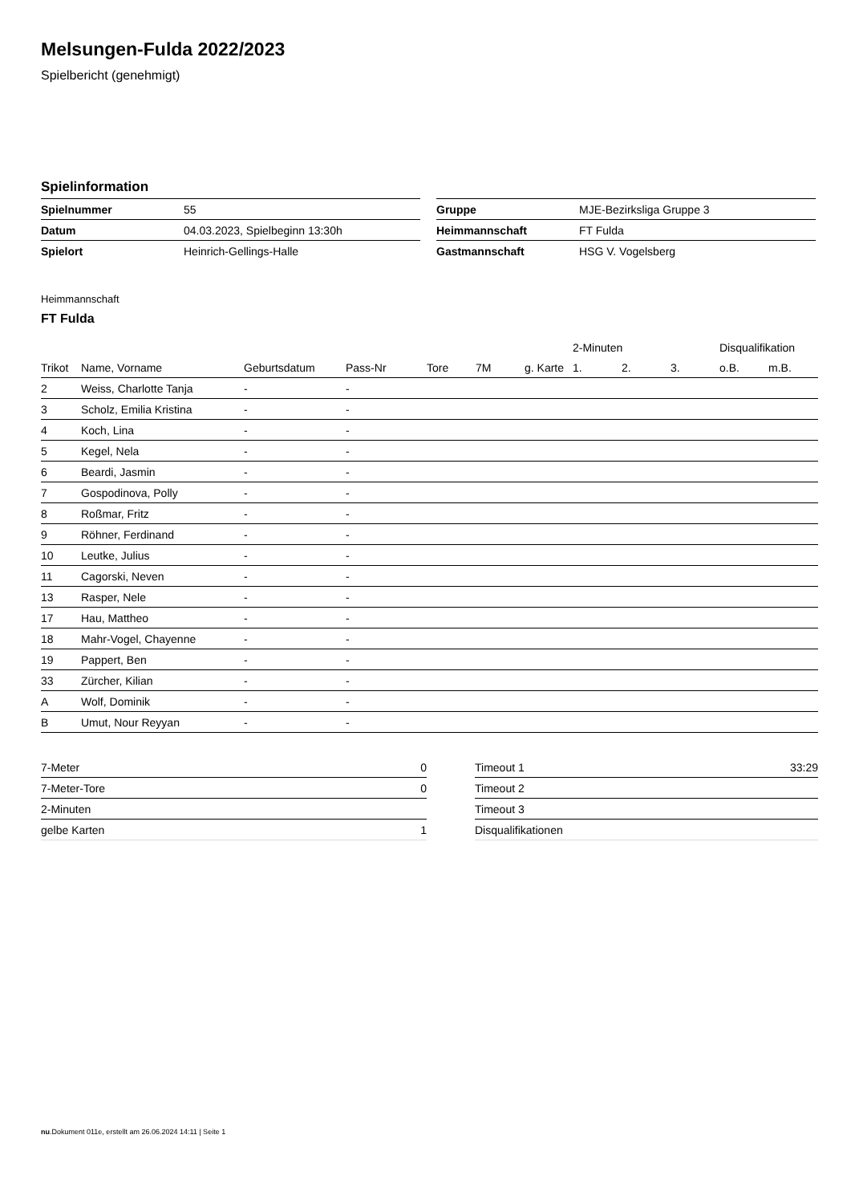Melsungen-Fulda 2022/2023
Spielbericht (genehmigt)
Spielinformation
| Spielnummer | 55 |
| Datum | 04.03.2023, Spielbeginn 13:30h |
| Spielort | Heinrich-Gellings-Halle |
| Gruppe | MJE-Bezirksliga Gruppe 3 |
| Heimmannschaft | FT Fulda |
| Gastmannschaft | HSG V. Vogelsberg |
Heimmannschaft
FT Fulda
| | | | | | | | 2-Minuten | | | Disqualifikation | |
| --- | --- | --- | --- | --- | --- | --- | --- | --- | --- | --- | --- |
| Trikot | Name, Vorname | Geburtsdatum | Pass-Nr | Tore | 7M | g. Karte | 1. | 2. | 3. | o.B. | m.B. |
| 2 | Weiss, Charlotte Tanja | - | - | | | | | | | | |
| 3 | Scholz, Emilia Kristina | - | - | | | | | | | | |
| 4 | Koch, Lina | - | - | | | | | | | | |
| 5 | Kegel, Nela | - | - | | | | | | | | |
| 6 | Beardi, Jasmin | - | - | | | | | | | | |
| 7 | Gospodinova, Polly | - | - | | | | | | | | |
| 8 | Roßmar, Fritz | - | - | | | | | | | | |
| 9 | Röhner, Ferdinand | - | - | | | | | | | | |
| 10 | Leutke, Julius | - | - | | | | | | | | |
| 11 | Cagorski, Neven | - | - | | | | | | | | |
| 13 | Rasper, Nele | - | - | | | | | | | | |
| 17 | Hau, Mattheo | - | - | | | | | | | | |
| 18 | Mahr-Vogel, Chayenne | - | - | | | | | | | | |
| 19 | Pappert, Ben | - | - | | | | | | | | |
| 33 | Zürcher, Kilian | - | - | | | | | | | | |
| A | Wolf, Dominik | - | - | | | | | | | | |
| B | Umut, Nour Reyyan | - | - | | | | | | | | |
| 7-Meter | 0 |
| 7-Meter-Tore | 0 |
| 2-Minuten | |
| gelbe Karten | 1 |
| Timeout 1 | 33:29 |
| Timeout 2 | |
| Timeout 3 | |
| Disqualifikationen | |
nu.Dokument 011e, erstellt am 26.06.2024 14:11 | Seite 1